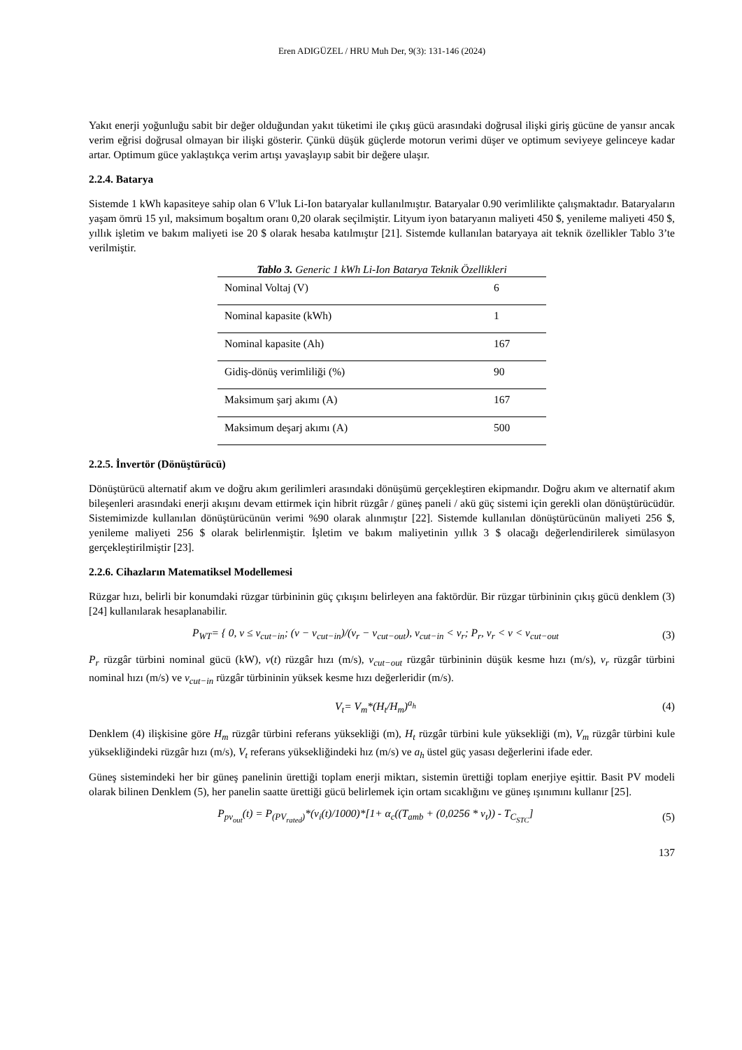Eren ADIGÜZEL / HRU Muh Der, 9(3): 131-146 (2024)
Yakıt enerji yoğunluğu sabit bir değer olduğundan yakıt tüketimi ile çıkış gücü arasındaki doğrusal ilişki giriş gücüne de yansır ancak verim eğrisi doğrusal olmayan bir ilişki gösterir. Çünkü düşük güçlerde motorun verimi düşer ve optimum seviyeye gelinceye kadar artar. Optimum güce yaklaştıkça verim artışı yavaşlayıp sabit bir değere ulaşır.
2.2.4. Batarya
Sistemde 1 kWh kapasiteye sahip olan 6 V'luk Li-Ion bataryalar kullanılmıştır. Bataryalar 0.90 verimlilikte çalışmaktadır. Bataryaların yaşam ömrü 15 yıl, maksimum boşaltım oranı 0,20 olarak seçilmiştir. Lityum iyon bataryanın maliyeti 450 $, yenileme maliyeti 450 $, yıllık işletim ve bakım maliyeti ise 20 $ olarak hesaba katılmıştır [21]. Sistemde kullanılan bataryaya ait teknik özellikler Tablo 3’te verilmiştir.
Tablo 3. Generic 1 kWh Li-Ion Batarya Teknik Özellikleri
| Nominal Voltaj (V) | 6 |
| Nominal kapasite (kWh) | 1 |
| Nominal kapasite (Ah) | 167 |
| Gidiş-dönüş verimliliği (%) | 90 |
| Maksimum şarj akımı (A) | 167 |
| Maksimum deşarj akımı (A) | 500 |
2.2.5. İnvertör (Dönüştürücü)
Dönüştürücü alternatif akım ve doğru akım gerilimleri arasındaki dönüşümü gerçekleştiren ekipmandır. Doğru akım ve alternatif akım bileşenleri arasındaki enerji akışını devam ettirmek için hibrit rüzgâr / güneş paneli / akü güç sistemi için gerekli olan dönüştürücüdür. Sistemimizde kullanılan dönüştürücünün verimi %90 olarak alınmıştır [22]. Sistemde kullanılan dönüştürücünün maliyeti 256 $, yenileme maliyeti 256 $ olarak belirlenmiştir. İşletim ve bakım maliyetinin yıllık 3 $ olacağı değerlendirilerek simülasyon gerçekleştirilmiştir [23].
2.2.6. Cihazların Matematiksel Modellemesi
Rüzgar hızı, belirli bir konumdaki rüzgar türbininin güç çıkışını belirleyen ana faktördür. Bir rüzgar türbininin çıkış gücü denklem (3) [24] kullanılarak hesaplanabilir.
P<sub>WT</sub>= { 0, v ≤ v<sub>cut−in</sub>; (v − v<sub>cut−in</sub>)/(v<sub>r</sub> − v<sub>cut−out</sub>), v<sub>cut−in</sub> < v<sub>r</sub>; P<sub>r</sub>, v<sub>r</sub> < v < v<sub>cut−out</sub>
(3)
P<sub>r</sub> rüzgâr türbini nominal gücü (kW), v(t) rüzgâr hızı (m/s), v<sub>cut−out</sub> rüzgâr türbininin düşük kesme hızı (m/s), v<sub>r</sub> rüzgâr türbini nominal hızı (m/s) ve v<sub>cut−in</sub> rüzgâr türbininin yüksek kesme hızı değerleridir (m/s).
V<sub>t</sub>= V<sub>m</sub>*(H<sub>t</sub>/H<sub>m</sub>)<sup>a<sub>h</sub></sup> (4)
Denklem (4) ilişkisine göre H<sub>m</sub> rüzgâr türbini referans yüksekliği (m), H<sub>t</sub> rüzgâr türbini kule yüksekliği (m), V<sub>m</sub> rüzgâr türbini kule yüksekliğindeki rüzgâr hızı (m/s), V<sub>t</sub> referans yüksekliğindeki hız (m/s) ve a<sub>h</sub> üstel güç yasası değerlerini ifade eder.
Güneş sistemindeki her bir güneş panelinin ürettiği toplam enerji miktarı, sistemin ürettiği toplam enerjiye eşittir. Basit PV modeli olarak bilinen Denklem (5), her panelin saatte ürettiği gücü belirlemek için ortam sıcaklığını ve güneş ışınımını kullanır [25].
P<sub>pv<sub>out</sub></sub>(t) = P<sub>(PV<sub>rated</sub>)</sub>*(v<sub>i</sub>(t)/1000)*[1+ α<sub>c</sub>((T<sub>amb</sub> + (0,0256 * v<sub>t</sub>)) - T<sub>C<sub>STC</sub></sub>]
(5)
137